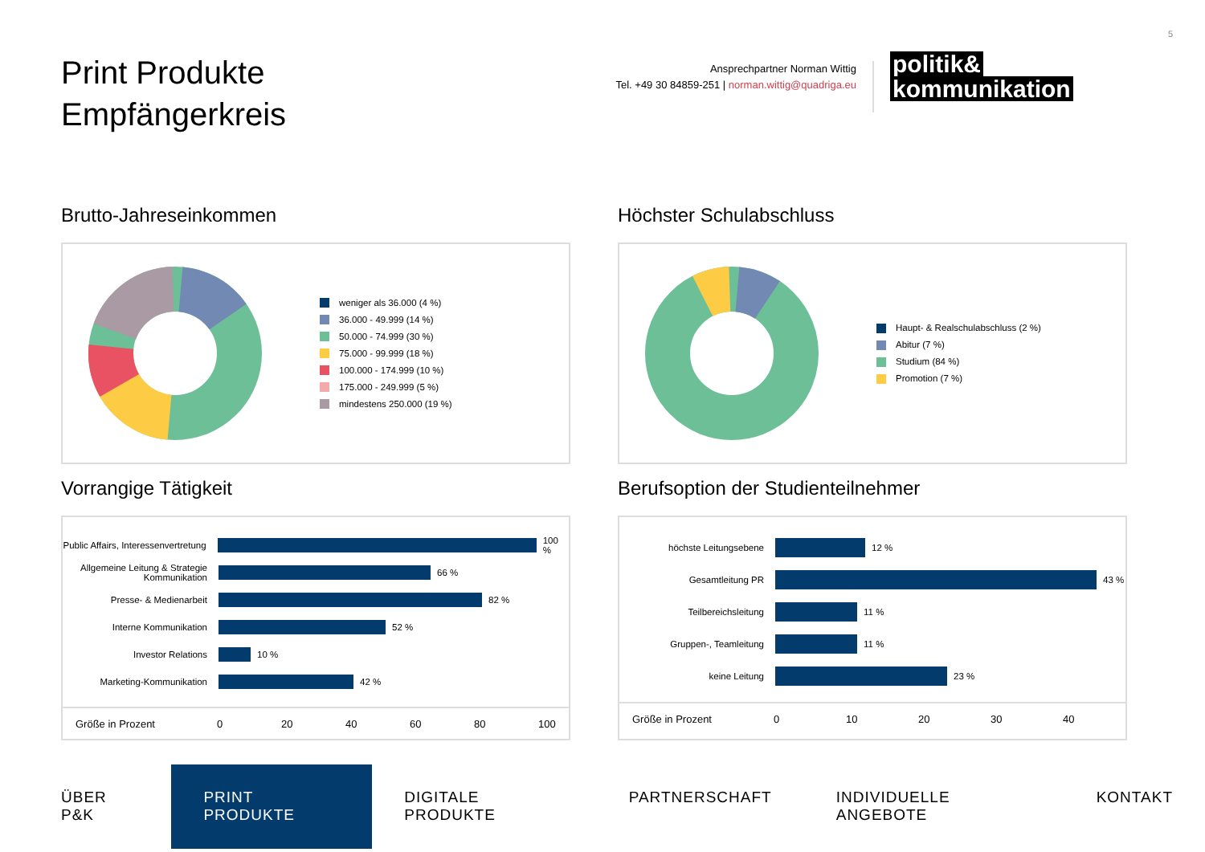5
Print Produkte
Empfängerkreis
Ansprechpartner Norman Wittig
Tel. +49 30 84859-251 | norman.wittig@quadriga.eu
politik&
kommunikation
Brutto-Jahreseinkommen
weniger als 36.000 (4 %)
36.000 - 49.999 (14 %)
50.000 - 74.999 (30 %)
75.000 - 99.999 (18 %)
100.000 - 174.999 (10 %)
175.000 - 249.999 (5 %)
mindestens 250.000 (19 %)
Höchster Schulabschluss
Haupt- & Realschulabschluss (2 %)
Abitur (7 %)
Studium (84 %)
Promotion (7 %)
Vorrangige Tätigkeit
Public Affairs, Interessenvertretung
100 %
Allgemeine Leitung & Strategie Kommunikation
66 %
Presse- & Medienarbeit
82 %
Interne Kommunikation
52 %
Investor Relations
10 %
Marketing-Kommunikation
42 %
Größe in Prozent 0 20 40 60 80 100
Berufsoption der Studienteilnehmer
höchste Leitungsebene
12 %
Gesamtleitung PR
43 %
Teilbereichsleitung
11 %
Gruppen-, Teamleitung
11 %
keine Leitung
23 %
Größe in Prozent 0 10 20 30 40
ÜBER P&K
PRINT PRODUKTE
DIGITALE PRODUKTE PARTNERSCHAFT INDIVIDUELLE ANGEBOTE KONTAKT